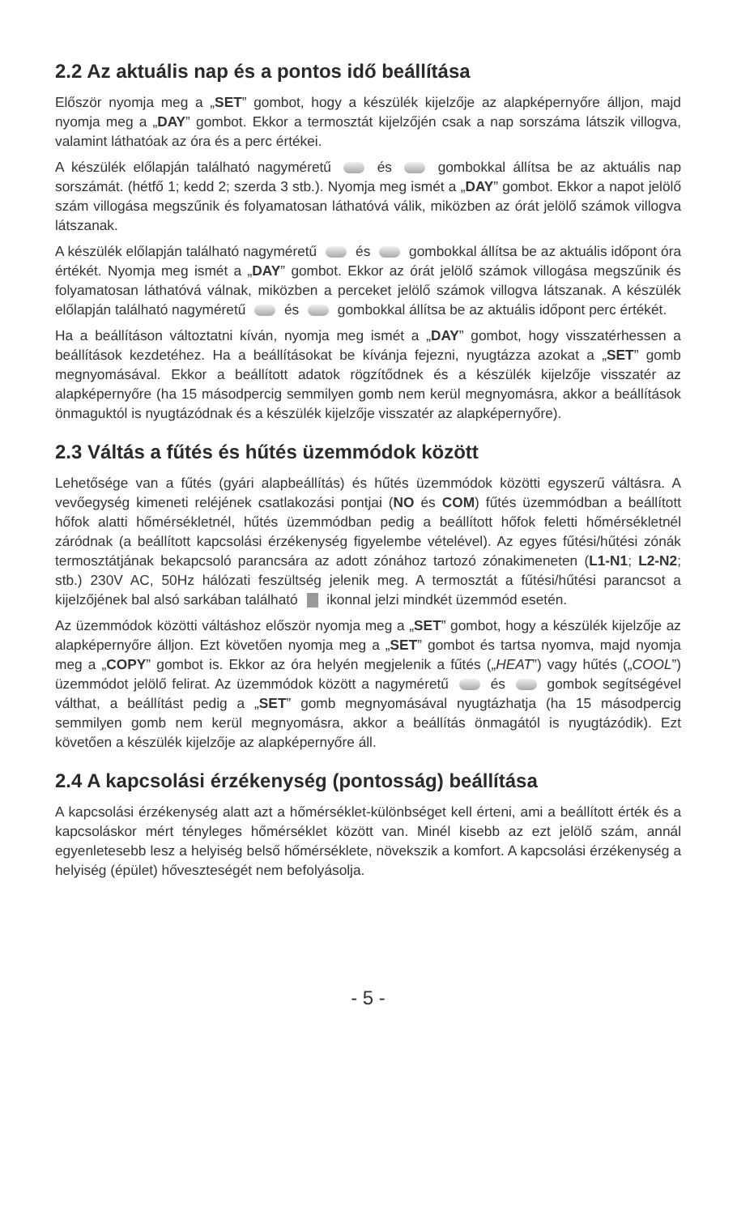2.2 Az aktuális nap és a pontos idő beállítása
Először nyomja meg a „SET” gombot, hogy a készülék kijelzője az alapképernyőre álljon, majd nyomja meg a „DAY” gombot. Ekkor a termosztát kijelzőjén csak a nap sorszáma látszik villogva, valamint láthatóak az óra és a perc értékei.
A készülék előlapján található nagyméretű és gombokkal állítsa be az aktuális nap sorszámát. (hétfő 1; kedd 2; szerda 3 stb.). Nyomja meg ismét a „DAY” gombot. Ekkor a napot jelölő szám villogása megszűnik és folyamatosan láthatóvá válik, miközben az órát jelölő számok villogva látszanak.
A készülék előlapján található nagyméretű és gombokkal állítsa be az aktuális időpont óra értékét. Nyomja meg ismét a „DAY” gombot. Ekkor az órát jelölő számok villogása megszűnik és folyamatosan láthatóvá válnak, miközben a perceket jelölő számok villogva látszanak. A készülék előlapján található nagyméretű és gombokkal állítsa be az aktuális időpont perc értékét.
Ha a beállításon változtatni kíván, nyomja meg ismét a „DAY” gombot, hogy visszatérhessen a beállítások kezdetéhez. Ha a beállításokat be kívánja fejezni, nyugtázza azokat a „SET” gomb megnyomásával. Ekkor a beállított adatok rögzítődnek és a készülék kijelzője visszatér az alapképernyőre (ha 15 másodpercig semmilyen gomb nem kerül megnyomásra, akkor a beállítások önmaguktól is nyugtázódnak és a készülék kijelzője visszatér az alapképernyőre).
2.3 Váltás a fűtés és hűtés üzemmódok között
Lehetősége van a fűtés (gyári alapbeállítás) és hűtés üzemmódok közötti egyszerű váltásra. A vevőegység kimeneti reléjének csatlakozási pontjai (NO és COM) fűtés üzemmódban a beállított hőfok alatti hőmérsékletnél, hűtés üzemmódban pedig a beállított hőfok feletti hőmérsékletnél záródnak (a beállított kapcsolási érzékenység figyelembe vételével). Az egyes fűtési/hűtési zónák termosztátjának bekapcsoló parancsára az adott zónához tartozó zónakimeneten (L1-N1; L2-N2; stb.) 230V AC, 50Hz hálózati feszültség jelenik meg. A termosztát a fűtési/hűtési parancsot a kijelzőjének bal alsó sarkában található ikonnal jelzi mindkét üzemmód esetén.
Az üzemmódok közötti váltáshoz először nyomja meg a „SET” gombot, hogy a készülék kijelzője az alapképernyőre álljon. Ezt követően nyomja meg a „SET” gombot és tartsa nyomva, majd nyomja meg a „COPY” gombot is. Ekkor az óra helyén megjelenik a fűtés („HEAT”) vagy hűtés („COOL”) üzemmódot jelölő felirat. Az üzemmódok között a nagyméretű és gombok segítségével válthat, a beállítást pedig a „SET” gomb megnyomásával nyugtázhatja (ha 15 másodpercig semmilyen gomb nem kerül megnyomásra, akkor a beállítás önmagától is nyugtázódik). Ezt követően a készülék kijelzője az alapképernyőre áll.
2.4 A kapcsolási érzékenység (pontosság) beállítása
A kapcsolási érzékenység alatt azt a hőmérséklet-különbséget kell érteni, ami a beállított érték és a kapcsoláskor mért tényleges hőmérséklet között van. Minél kisebb az ezt jelölő szám, annál egyenletesebb lesz a helyiség belső hőmérséklete, növekszik a komfort. A kapcsolási érzékenység a helyiség (épület) hőveszteségét nem befolyásolja.
- 5 -